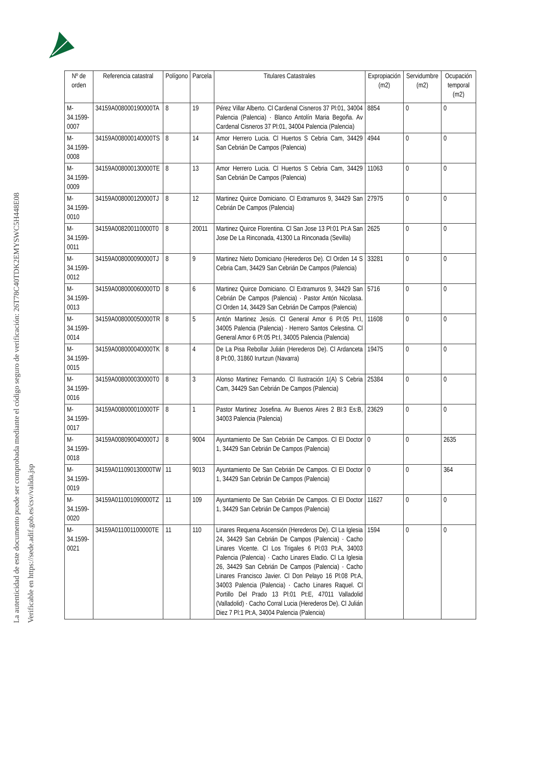La autenticidad de este documento puede ser comprobada mediante el código seguro de verificación: 26T78C40TDK2EMYSWC5H448E08
Verificable en https://sede.adif.gob.es/csv/valida.jsp
| Nº de orden | Referencia catastral | Polígono | Parcela | Titulares Catastrales | Expropiación (m2) | Servidumbre (m2) | Ocupación temporal (m2) |
| --- | --- | --- | --- | --- | --- | --- | --- |
| M-34.1599-0007 | 34159A008000190000TA | 8 | 19 | Pérez Villar Alberto. Cl Cardenal Cisneros 37 Pl:01, 34004 Palencia (Palencia) · Blanco Antolín Maria Begoña. Av Cardenal Cisneros 37 Pl:01, 34004 Palencia (Palencia) | 8854 | 0 | 0 |
| M-34.1599-0008 | 34159A008000140000TS | 8 | 14 | Amor Herrero Lucia. Cl Huertos S Cebria Cam, 34429 San Cebrián De Campos (Palencia) | 4944 | 0 | 0 |
| M-34.1599-0009 | 34159A008000130000TE | 8 | 13 | Amor Herrero Lucia. Cl Huertos S Cebria Cam, 34429 San Cebrián De Campos (Palencia) | 11063 | 0 | 0 |
| M-34.1599-0010 | 34159A008000120000TJ | 8 | 12 | Martinez Quirce Domiciano. Cl Extramuros 9, 34429 San Cebrián De Campos (Palencia) | 27975 | 0 | 0 |
| M-34.1599-0011 | 34159A008200110000T0 | 8 | 20011 | Martinez Quirce Florentina. Cl San Jose 13 Pl:01 Pt:A San Jose De La Rinconada, 41300 La Rinconada (Sevilla) | 2625 | 0 | 0 |
| M-34.1599-0012 | 34159A008000090000TJ | 8 | 9 | Martinez Nieto Domiciano (Herederos De). Cl Orden 14 S Cebria Cam, 34429 San Cebrián De Campos (Palencia) | 33281 | 0 | 0 |
| M-34.1599-0013 | 34159A008000060000TD | 8 | 6 | Martinez Quirce Domiciano. Cl Extramuros 9, 34429 San Cebrián De Campos (Palencia) · Pastor Antón Nicolasa. Cl Orden 14, 34429 San Cebrián De Campos (Palencia) | 5716 | 0 | 0 |
| M-34.1599-0014 | 34159A008000050000TR | 8 | 5 | Antón Martinez Jesús. Cl General Amor 6 Pl:05 Pt:I, 34005 Palencia (Palencia) · Herrero Santos Celestina. Cl General Amor 6 Pl:05 Pt:I, 34005 Palencia (Palencia) | 11608 | 0 | 0 |
| M-34.1599-0015 | 34159A008000040000TK | 8 | 4 | De La Pisa Rebollar Julián (Herederos De). Cl Ardanceta 8 Pt:00, 31860 Irurtzun (Navarra) | 19475 | 0 | 0 |
| M-34.1599-0016 | 34159A008000030000T0 | 8 | 3 | Alonso Martinez Fernando. Cl Ilustración 1(A) S Cebria Cam, 34429 San Cebrián De Campos (Palencia) | 25384 | 0 | 0 |
| M-34.1599-0017 | 34159A008000010000TF | 8 | 1 | Pastor Martinez Josefina. Av Buenos Aires 2 Bl:3 Es:B, 34003 Palencia (Palencia) | 23629 | 0 | 0 |
| M-34.1599-0018 | 34159A008090040000TJ | 8 | 9004 | Ayuntamiento De San Cebrián De Campos. Cl El Doctor 1, 34429 San Cebrián De Campos (Palencia) | 0 | 0 | 2635 |
| M-34.1599-0019 | 34159A011090130000TW | 11 | 9013 | Ayuntamiento De San Cebrián De Campos. Cl El Doctor 1, 34429 San Cebrián De Campos (Palencia) | 0 | 0 | 364 |
| M-34.1599-0020 | 34159A011001090000TZ | 11 | 109 | Ayuntamiento De San Cebrián De Campos. Cl El Doctor 1, 34429 San Cebrián De Campos (Palencia) | 11627 | 0 | 0 |
| M-34.1599-0021 | 34159A011001100000TE | 11 | 110 | Linares Requena Ascensión (Herederos De). Cl La Iglesia 24, 34429 San Cebrián De Campos (Palencia) · Cacho Linares Vicente. Cl Los Trigales 6 Pl:03 Pt:A, 34003 Palencia (Palencia) · Cacho Linares Eladio. Cl La Iglesia 26, 34429 San Cebrián De Campos (Palencia) · Cacho Linares Francisco Javier. Cl Don Pelayo 16 Pl:08 Pt:A, 34003 Palencia (Palencia) · Cacho Linares Raquel. Cl Portillo Del Prado 13 Pl:01 Pt:E, 47011 Valladolid (Valladolid) · Cacho Corral Lucia (Herederos De). Cl Julián Diez 7 Pl:1 Pt:A, 34004 Palencia (Palencia) | 1594 | 0 | 0 |